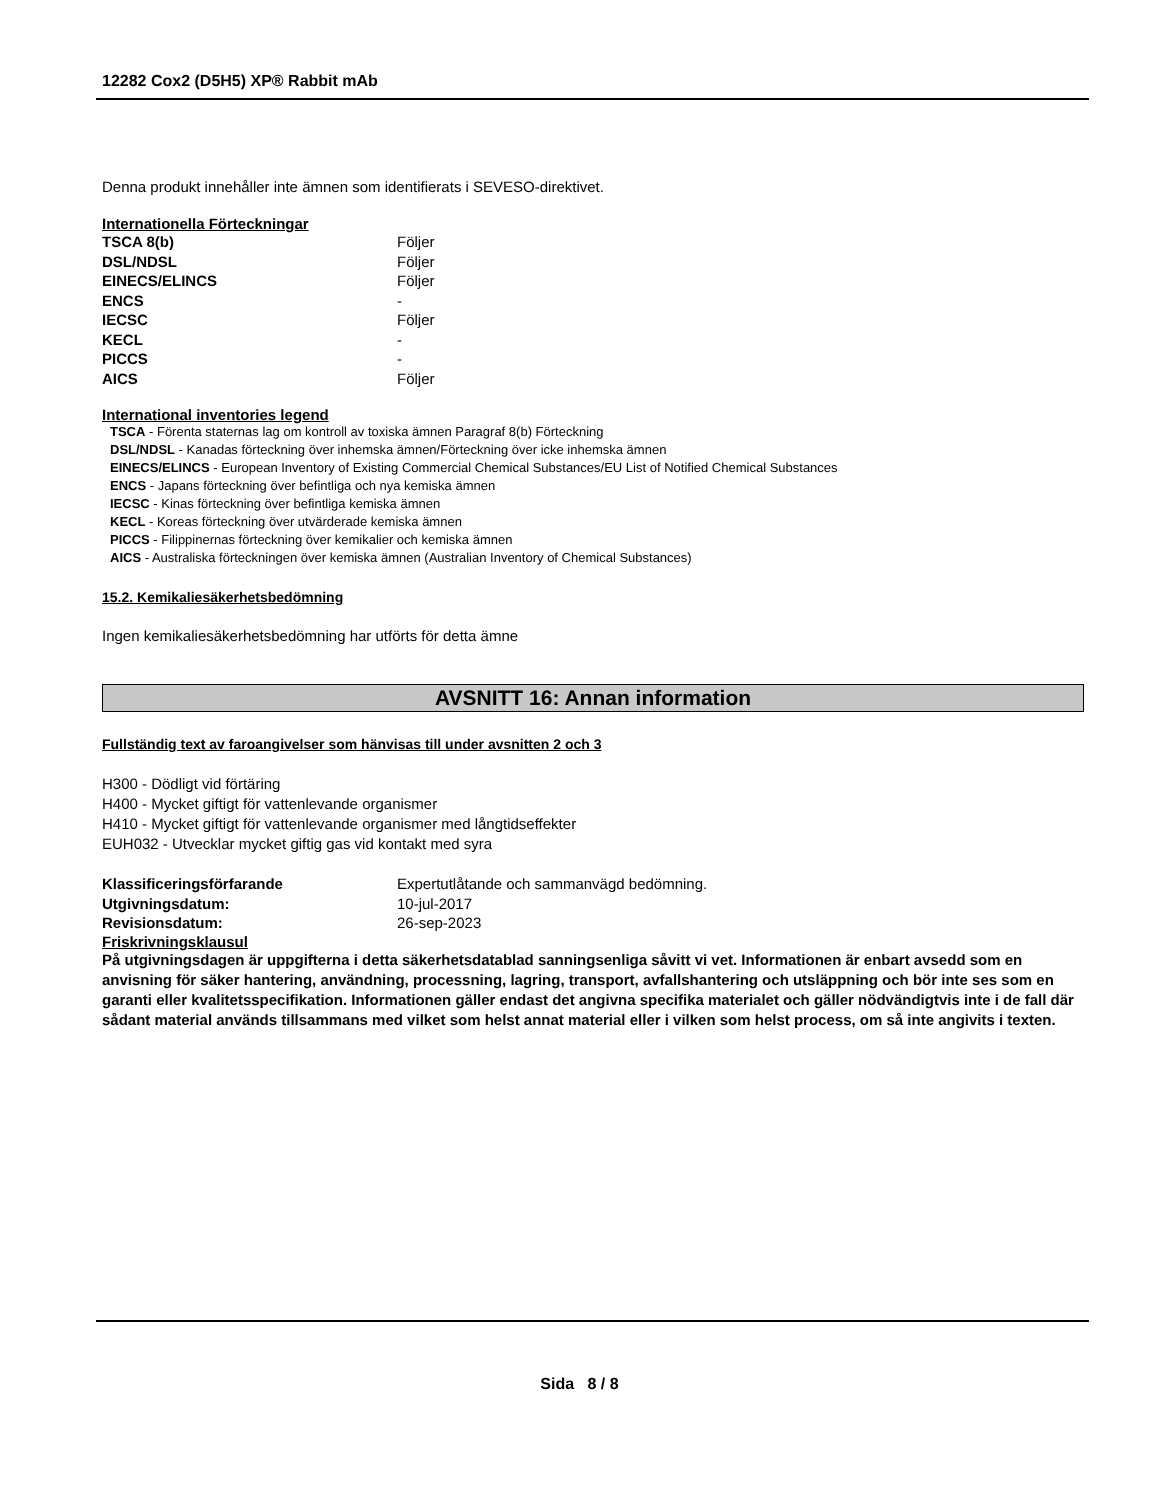12282 Cox2 (D5H5) XP® Rabbit mAb
Denna produkt innehåller inte ämnen som identifierats i SEVESO-direktivet.
Internationella Förteckningar
| TSCA 8(b) | Följer |
| DSL/NDSL | Följer |
| EINECS/ELINCS | Följer |
| ENCS | - |
| IECSC | Följer |
| KECL | - |
| PICCS | - |
| AICS | Följer |
International inventories legend
TSCA - Förenta staternas lag om kontroll av toxiska ämnen Paragraf 8(b) Förteckning
DSL/NDSL - Kanadas förteckning över inhemska ämnen/Förteckning över icke inhemska ämnen
EINECS/ELINCS - European Inventory of Existing Commercial Chemical Substances/EU List of Notified Chemical Substances
ENCS - Japans förteckning över befintliga och nya kemiska ämnen
IECSC - Kinas förteckning över befintliga kemiska ämnen
KECL - Koreas förteckning över utvärderade kemiska ämnen
PICCS - Filippinernas förteckning över kemikalier och kemiska ämnen
AICS - Australiska förteckningen över kemiska ämnen (Australian Inventory of Chemical Substances)
15.2. Kemikaliesäkerhetsbedömning
Ingen kemikaliesäkerhetsbedömning har utförts för detta ämne
AVSNITT 16: Annan information
Fullständig text av faroangivelser som hänvisas till under avsnitten 2 och 3
H300 - Dödligt vid förtäring
H400 - Mycket giftigt för vattenlevande organismer
H410 - Mycket giftigt för vattenlevande organismer med långtidseffekter
EUH032 - Utvecklar mycket giftig gas vid kontakt med syra
| Klassificeringsförfarande | Expertutlåtande och sammanvägd bedömning. |
| Utgivningsdatum: | 10-jul-2017 |
| Revisionsdatum: | 26-sep-2023 |
Friskrivningsklausul
På utgivningsdagen är uppgifterna i detta säkerhetsdatablad sanningsenliga såvitt vi vet. Informationen är enbart avsedd som en anvisning för säker hantering, användning, processning, lagring, transport, avfallshantering och utsläppning och bör inte ses som en garanti eller kvalitetsspecifikation. Informationen gäller endast det angivna specifika materialet och gäller nödvändigtvis inte i de fall där sådant material används tillsammans med vilket som helst annat material eller i vilken som helst process, om så inte angivits i texten.
Sida 8 / 8